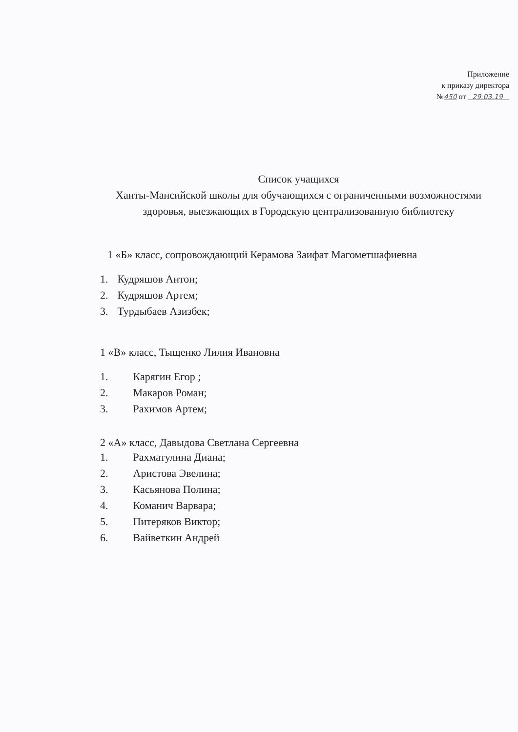Приложение
к приказу директора
№450 от 29.03.19
Список учащихся
Ханты-Мансийской школы для обучающихся с ограниченными возможностями
здоровья, выезжающих в Городскую централизованную библиотеку
1 «Б» класс, сопровождающий Керамова Заифат Магометшафиевна
1. Кудряшов Антон;
2. Кудряшов Артем;
3. Турдыбаев Азизбек;
1 «В» класс, Тыщенко Лилия Ивановна
1. Карягин Егор ;
2. Макаров Роман;
3. Рахимов Артем;
2 «А» класс, Давыдова Светлана Сергеевна
1. Рахматулина Диана;
2. Аристова Эвелина;
3. Касьянова Полина;
4. Команич Варвара;
5. Питеряков Виктор;
6. Вайветкин Андрей